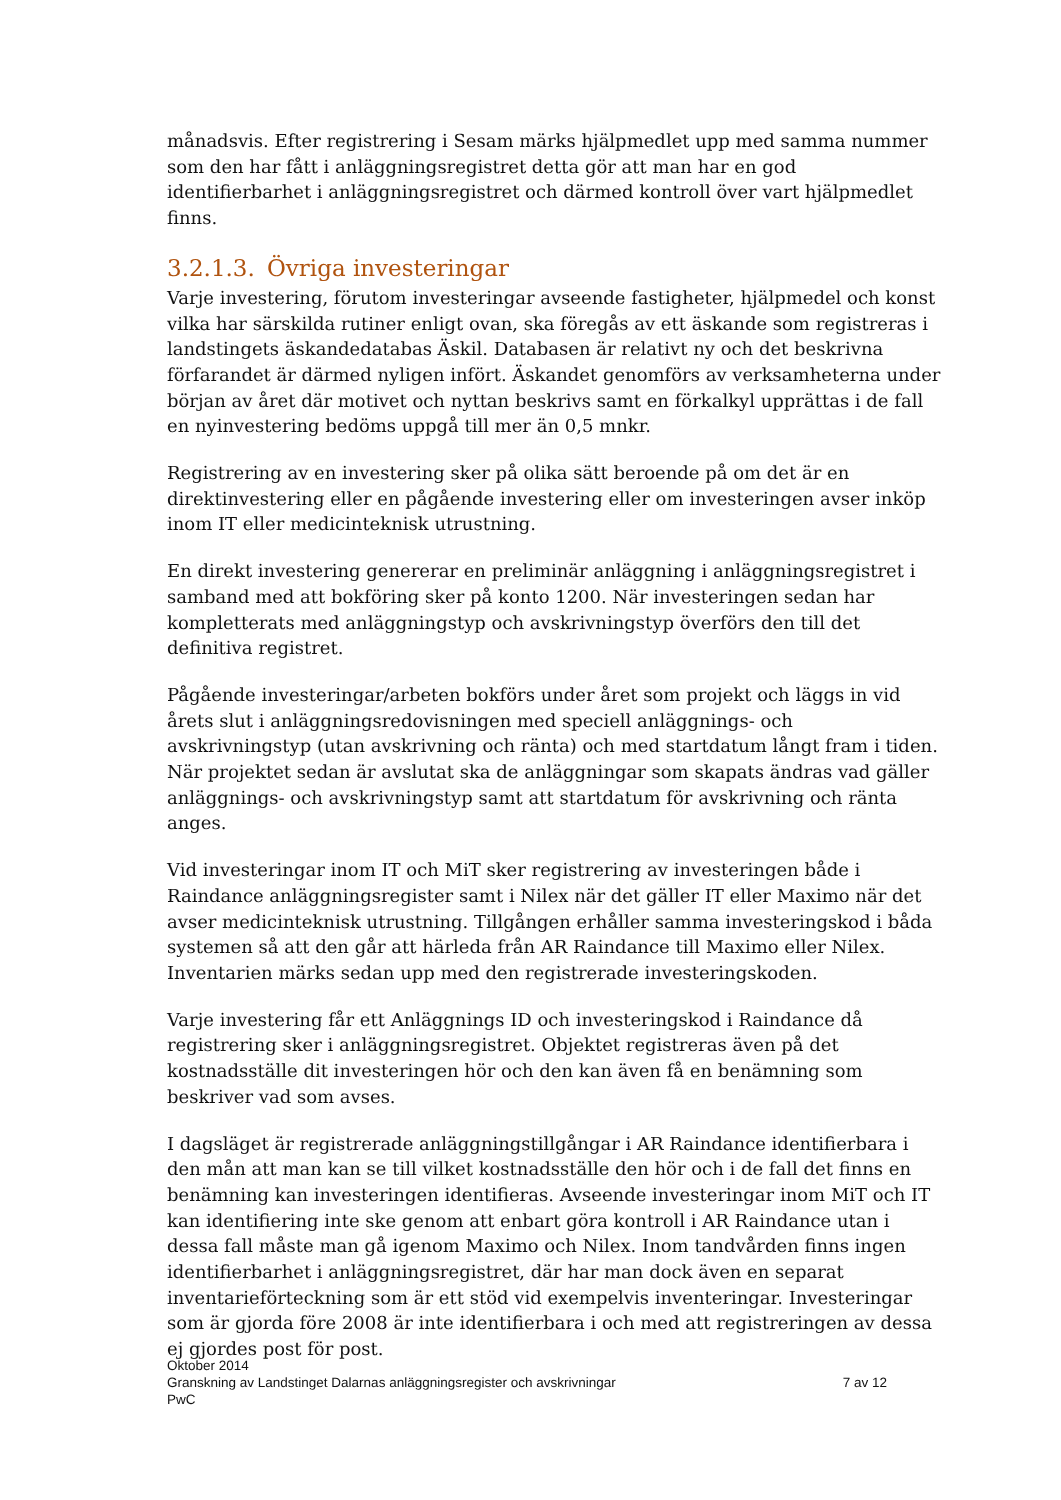månadsvis. Efter registrering i Sesam märks hjälpmedlet upp med samma nummer som den har fått i anläggningsregistret detta gör att man har en god identifierbarhet i anläggningsregistret och därmed kontroll över vart hjälpmedlet finns.
3.2.1.3. Övriga investeringar
Varje investering, förutom investeringar avseende fastigheter, hjälpmedel och konst vilka har särskilda rutiner enligt ovan, ska föregås av ett äskande som registreras i landstingets äskandedatabas Äskil. Databasen är relativt ny och det beskrivna förfarandet är därmed nyligen infört. Äskandet genomförs av verksamheterna under början av året där motivet och nyttan beskrivs samt en förkalkyl upprättas i de fall en nyinvestering bedöms uppgå till mer än 0,5 mnkr.
Registrering av en investering sker på olika sätt beroende på om det är en direktinvestering eller en pågående investering eller om investeringen avser inköp inom IT eller medicinteknisk utrustning.
En direkt investering genererar en preliminär anläggning i anläggningsregistret i samband med att bokföring sker på konto 1200. När investeringen sedan har kompletterats med anläggningstyp och avskrivningstyp överförs den till det definitiva registret.
Pågående investeringar/arbeten bokförs under året som projekt och läggs in vid årets slut i anläggningsredovisningen med speciell anläggnings- och avskrivningstyp (utan avskrivning och ränta) och med startdatum långt fram i tiden. När projektet sedan är avslutat ska de anläggningar som skapats ändras vad gäller anläggnings- och avskrivningstyp samt att startdatum för avskrivning och ränta anges.
Vid investeringar inom IT och MiT sker registrering av investeringen både i Raindance anläggningsregister samt i Nilex när det gäller IT eller Maximo när det avser medicinteknisk utrustning. Tillgången erhåller samma investeringskod i båda systemen så att den går att härleda från AR Raindance till Maximo eller Nilex. Inventarien märks sedan upp med den registrerade investeringskoden.
Varje investering får ett Anläggnings ID och investeringskod i Raindance då registrering sker i anläggningsregistret. Objektet registreras även på det kostnadsställe dit investeringen hör och den kan även få en benämning som beskriver vad som avses.
I dagsläget är registrerade anläggningstillgångar i AR Raindance identifierbara i den mån att man kan se till vilket kostnadsställe den hör och i de fall det finns en benämning kan investeringen identifieras. Avseende investeringar inom MiT och IT kan identifiering inte ske genom att enbart göra kontroll i AR Raindance utan i dessa fall måste man gå igenom Maximo och Nilex. Inom tandvården finns ingen identifierbarhet i anläggningsregistret, där har man dock även en separat inventarieförteckning som är ett stöd vid exempelvis inventeringar. Investeringar som är gjorda före 2008 är inte identifierbara i och med att registreringen av dessa ej gjordes post för post.
Oktober 2014
Granskning av Landstinget Dalarnas anläggningsregister och avskrivningar 7 av 12
PwC